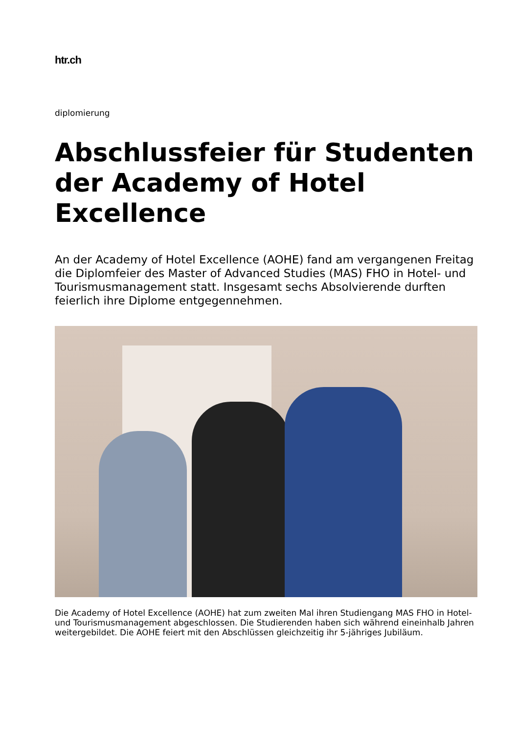htr.ch
diplomierung
Abschlussfeier für Studenten der Academy of Hotel Excellence
An der Academy of Hotel Excellence (AOHE) fand am vergangenen Freitag die Diplomfeier des Master of Advanced Studies (MAS) FHO in Hotel- und Tourismusmanagement statt. Insgesamt sechs Absolvierende durften feierlich ihre Diplome entgegennehmen.
Die Academy of Hotel Excellence (AOHE) hat zum zweiten Mal ihren Studiengang MAS FHO in Hotel- und Tourismusmanagement abgeschlossen. Die Studierenden haben sich während eineinhalb Jahren weitergebildet. Die AOHE feiert mit den Abschlüssen gleichzeitig ihr 5-jähriges Jubiläum.